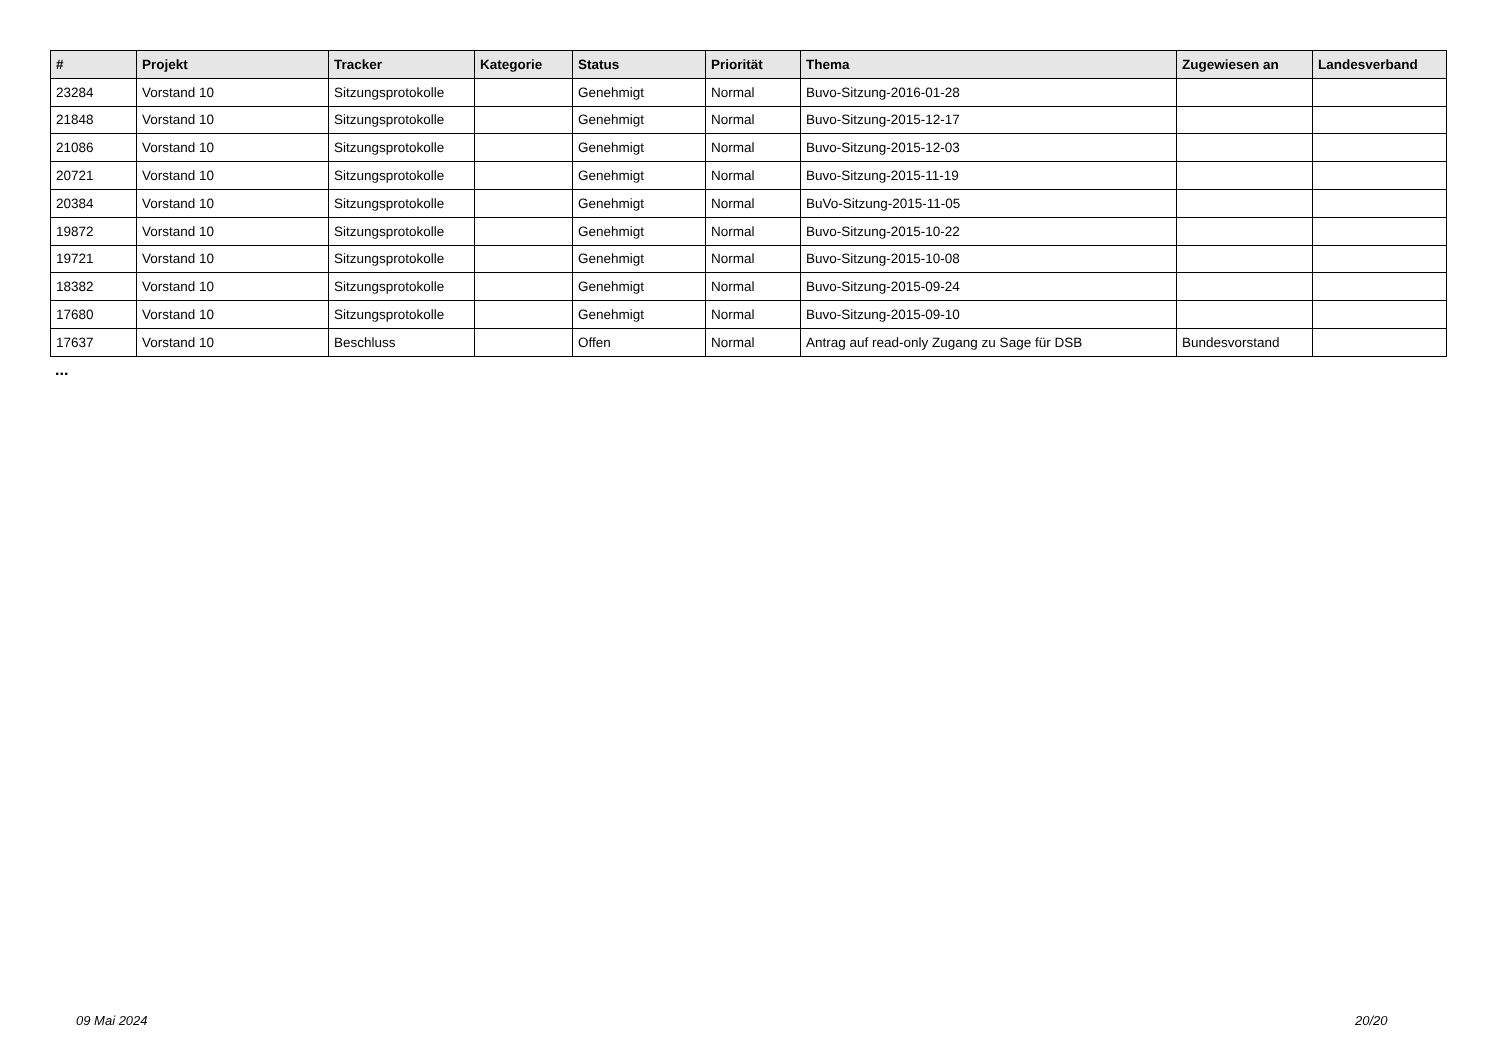| # | Projekt | Tracker | Kategorie | Status | Priorität | Thema | Zugewiesen an | Landesverband |
| --- | --- | --- | --- | --- | --- | --- | --- | --- |
| 23284 | Vorstand 10 | Sitzungsprotokolle | | Genehmigt | Normal | Buvo-Sitzung-2016-01-28 | | |
| 21848 | Vorstand 10 | Sitzungsprotokolle | | Genehmigt | Normal | Buvo-Sitzung-2015-12-17 | | |
| 21086 | Vorstand 10 | Sitzungsprotokolle | | Genehmigt | Normal | Buvo-Sitzung-2015-12-03 | | |
| 20721 | Vorstand 10 | Sitzungsprotokolle | | Genehmigt | Normal | Buvo-Sitzung-2015-11-19 | | |
| 20384 | Vorstand 10 | Sitzungsprotokolle | | Genehmigt | Normal | BuVo-Sitzung-2015-11-05 | | |
| 19872 | Vorstand 10 | Sitzungsprotokolle | | Genehmigt | Normal | Buvo-Sitzung-2015-10-22 | | |
| 19721 | Vorstand 10 | Sitzungsprotokolle | | Genehmigt | Normal | Buvo-Sitzung-2015-10-08 | | |
| 18382 | Vorstand 10 | Sitzungsprotokolle | | Genehmigt | Normal | Buvo-Sitzung-2015-09-24 | | |
| 17680 | Vorstand 10 | Sitzungsprotokolle | | Genehmigt | Normal | Buvo-Sitzung-2015-09-10 | | |
| 17637 | Vorstand 10 | Beschluss | | Offen | Normal | Antrag auf read-only Zugang zu Sage für DSB | Bundesvorstand | |
...
09 Mai 2024 20/20